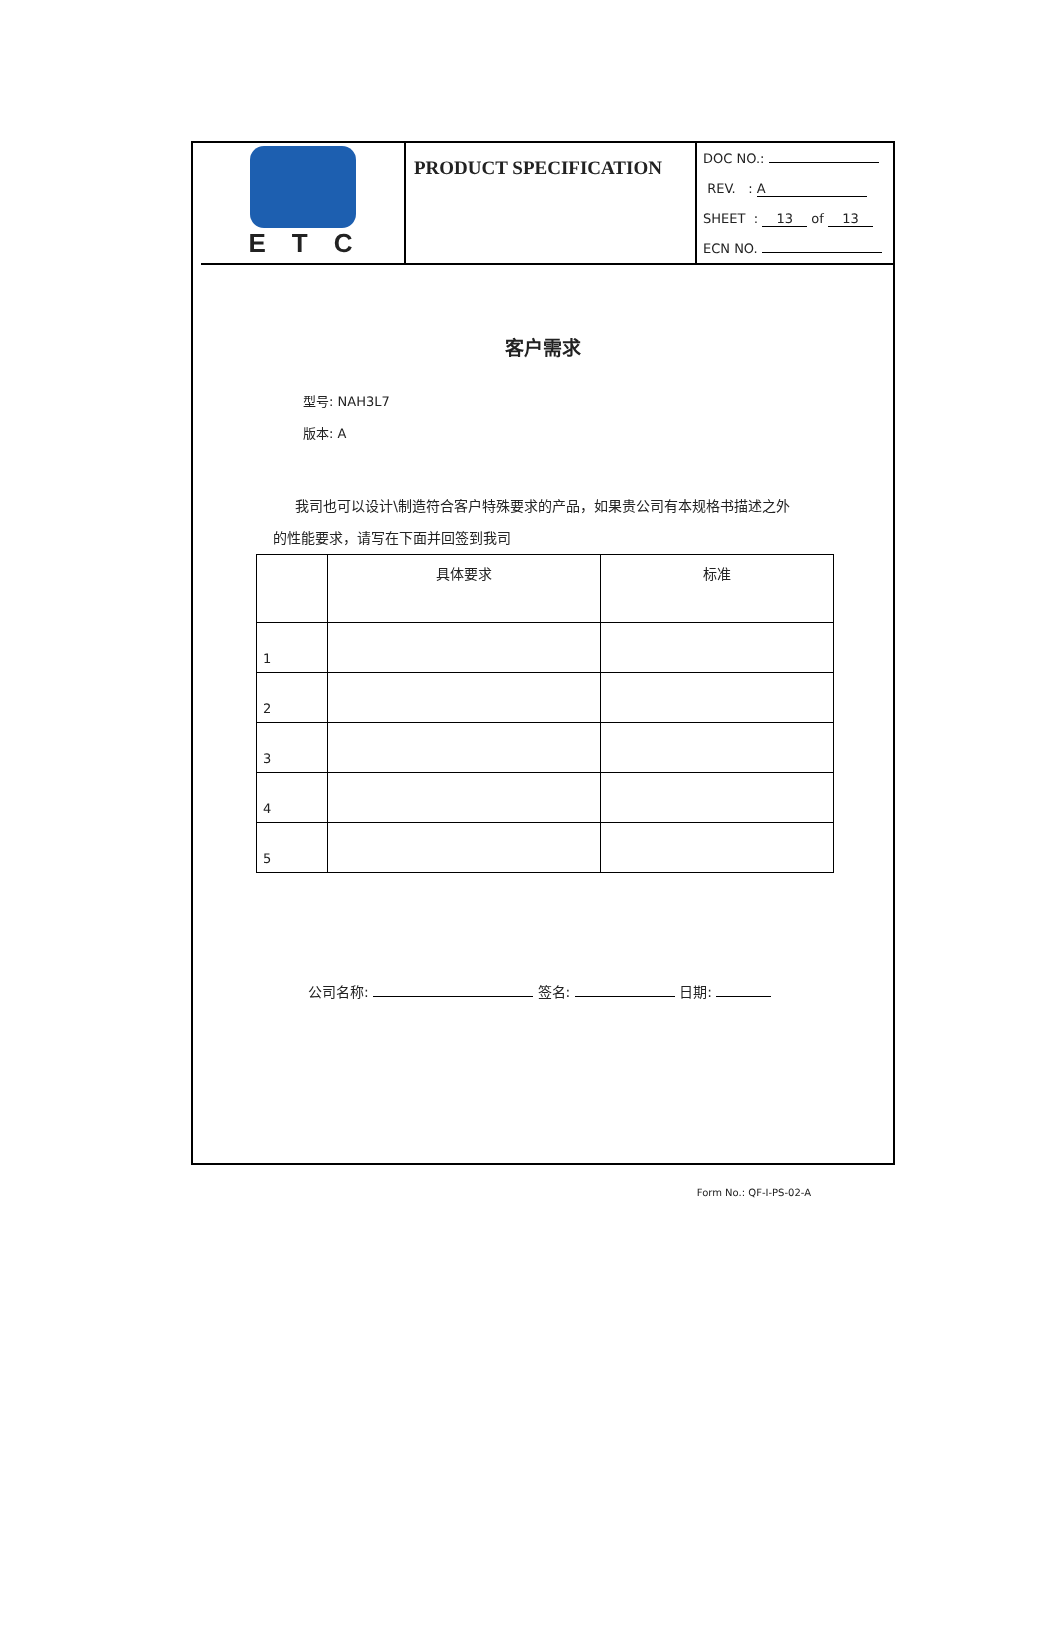ETC
PRODUCT SPECIFICATION
DOC NO.:
REV. : A
SHEET : 13 of 13
ECN NO.
客户需求
型号: NAH3L7
版本: A
我司也可以设计\制造符合客户特殊要求的产品，如果贵公司有本规格书描述之外
的性能要求，请写在下面并回签到我司
| | 具体要求 | 标准 |
| --- | --- | --- |
| 1 | | |
| 2 | | |
| 3 | | |
| 4 | | |
| 5 | | |
公司名称: 签名: 日期:
Form No.: QF-I-PS-02-A